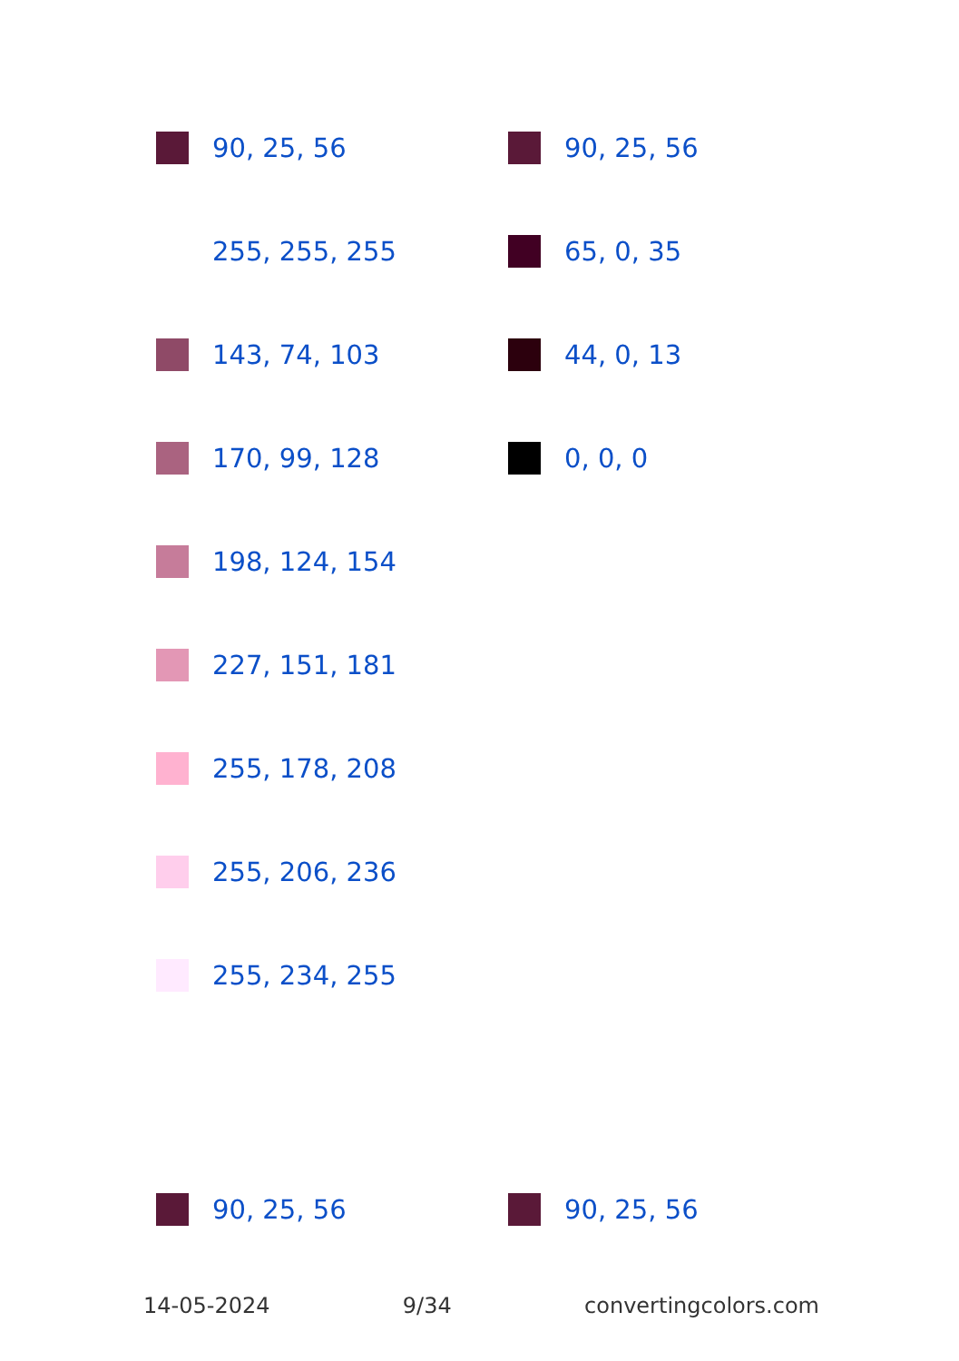90, 25, 56
255, 255, 255
143, 74, 103
170, 99, 128
198, 124, 154
227, 151, 181
255, 178, 208
255, 206, 236
255, 234, 255
90, 25, 56
65, 0, 35
44, 0, 13
0, 0, 0
90, 25, 56 90, 25, 56
14-05-2024 9/34 convertingcolors.com